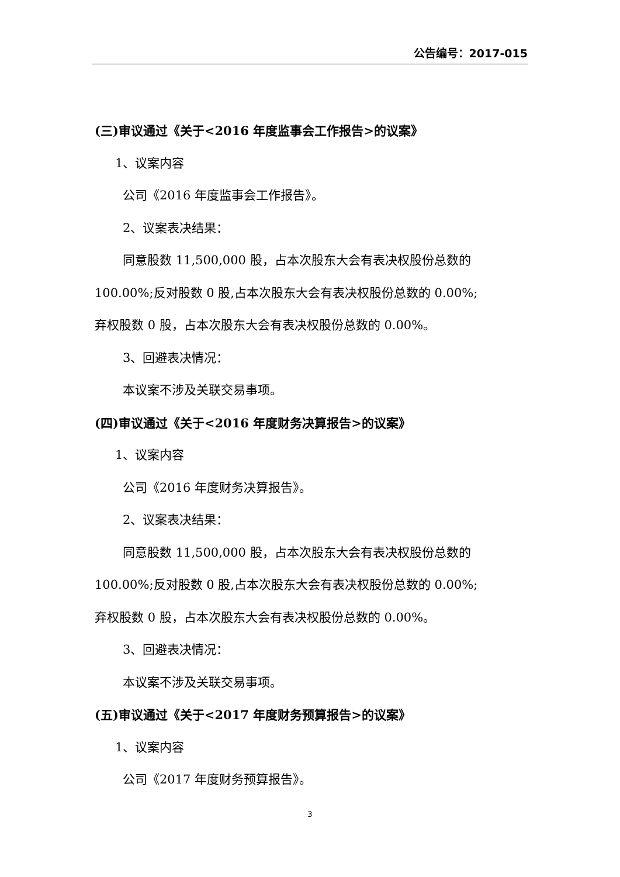公告编号：2017-015
(三)审议通过《关于<2016 年度监事会工作报告>的议案》
1、议案内容
公司《2016 年度监事会工作报告》。
2、议案表决结果：
同意股数 11,500,000 股，占本次股东大会有表决权股份总数的
100.00%;反对股数 0 股,占本次股东大会有表决权股份总数的 0.00%;
弃权股数 0 股，占本次股东大会有表决权股份总数的 0.00%。
3、回避表决情况：
本议案不涉及关联交易事项。
(四)审议通过《关于<2016 年度财务决算报告>的议案》
1、议案内容
公司《2016 年度财务决算报告》。
2、议案表决结果：
同意股数 11,500,000 股，占本次股东大会有表决权股份总数的
100.00%;反对股数 0 股,占本次股东大会有表决权股份总数的 0.00%;
弃权股数 0 股，占本次股东大会有表决权股份总数的 0.00%。
3、回避表决情况：
本议案不涉及关联交易事项。
(五)审议通过《关于<2017 年度财务预算报告>的议案》
1、议案内容
公司《2017 年度财务预算报告》。
3